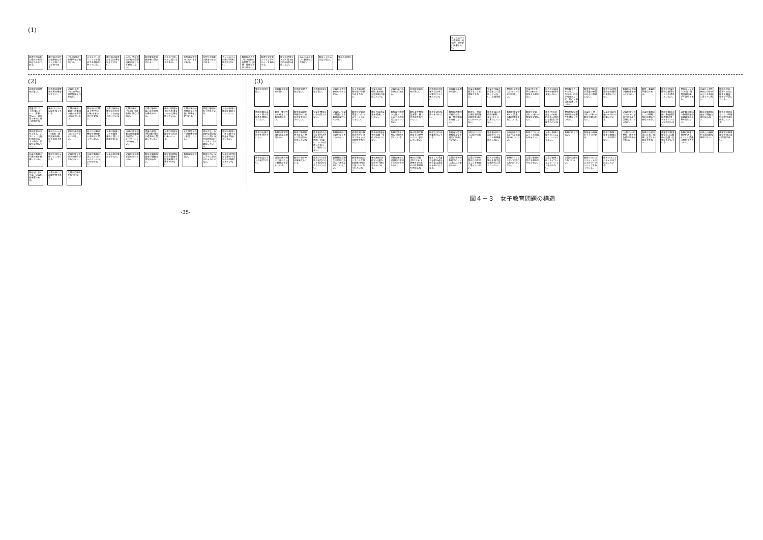(1)
コミュニティが経済的・社会的・文化的に発展しない。
若者が作為的に操作される存在のままである。
農村部の女性が指導的なポストに就くことが稀である。
(特に女性の)非識字者が増加する。
人々はリーダーシップを育成する機会を失っている。
農村部の若者が生活水準を向上できない。
人々、特に女性が社会経済活動にほとんど参加しない。
就労機会が単純労働に限定される。
人々の生産レベルは低いままである。
女性は自信が持てないままである。
女性が社会的少数者のままである。
コミュニティの親が子供に期待できない。
農村部の人々(特に女性)が低学歴で、知識・技術が十分ではない。
若者が文化的アイデンティティーを喪失する。
教育のプロセスが人間の総合的発達を達成しない。
低レベルにおいて教育の質が低い。
教育システムの質が低い。
学校の効率が低い。
(2)
初等教育就学率が低い。
初等教育就学率の男女格差が大きい。
父母が子供(特に女子)の就学登録を行わない。
児童(特に女子)が働いていて、家事・手伝い、育児等で学校に行く時間がない。
子供が大人の役割を担っている。
父母が子供に教育への参加の機会を平等に与えていない。
農村部の父母は子供(特に女子)を学校に行かせない。
父母が子供を学校に行かせることを有益と思っていない。
父母が子供(特に女子)の教育に関心がない。
父母が子供に自分達の仕事を手伝わせる。
子供が家庭外で収入を得るための仕事を持っている。
父母が学校の時間に女子児童に家事をさせている。
家庭が子供を多く抱えている。
女性の教育の価値が認められていない。
学校教育カリキュラム、シラバス、内容が地域のニーズ・関心・価値を反映していない。
学校カレンダー(年間・週間授業計画)が不適切である。
学校が子供達にとってアクセスが難しい。
何人かの親は学校を魅力的な場所だと思っていない。
父母が教員としての職務・権利に関して無知である。
地域の教育活動に各組織関係者間のコーディネーションが存在しない。
児童の家庭(特に農村部)が経済的に困窮している。
父母が家庭を維持するために働いている。
文化慣習が女子の就学登録に影響している。
青年女性、伝統的役割分担などに関する社会的なステレオタイプが継続している。
地域の教育ニーズに関する調査を実施していない。
父母が教員より農作業を重視している。
学校が家から遠いところにある。
父母が教育を受ける機会が今も少ない。
父母が教員とほとんどコミュニケーションを持たない。
父母の就労機会が少ない。
父母が文化的影響を受けている。
教育省調査担当者が調査方法を知らない。
国が教育開発の教育調査や監督業務に予算を付けない。
教員は住居が遠い。
教員がコミュニティに受け入れられていない。
父母が専門的な仕事をするための準備ができていない。
農村部においては、父母が低学歴である。
父母の多くが非識字者である。
父母が意識化されていない。
(3)
学校の効率が低い。
初等教育中退率が高い。
初等教育修了率が低い。
初等教育留年率が高い。
父母が子供に学校をやめさせる。
女子児童は勉強を続ける気があまりない。
児童の家庭(特に農村部)が経済的に困窮している。
父母が遅れた子供に幻滅する。
初等教育留年率が高い。
初等教育の就学人口の多くが学校でよく学んでいない。
初等教育出席率が低い。
児童は教員が教えることを理解できない。
児童が授業の内容をよく理解していない。言語障壁
学校が子供達にとってアクセスが難しい。
児童(特に女子)に学校で勉強する気がない。
何人かの親は子供の教育を支援しない。
学校教育カリキュラム、シラバス、内容が地域のニーズ・関心・価値を反映していない。
教授プロセスが児童の学習の向上に貢献しない。
教員が二言語教授法を適切に使用していない。
教員が二言語の教科書を使っていない。
教材・教具が不適切である。
教員が児童に適切な教育サービスを提供していない。
学校カレンダー(年間・週間授業計画)が不適切である。
父母が子供を学校に行かせることを有益と思っていない。
地域の社会・経済・文化に関する調査・報告が不足している。
地域の教育ニーズに関する調査を実施していない。
教授・学習方法を規定した教授法がない。
教授法自体が不適切で、学習の質を向上させない。
児童が学校にいる時間が少ない。
父母が、児童の母語による教育に反対している。
教員が児童の母語でコミュニケーションできない。
本が児童の母語を配慮していない。
教科書や教材の内容がコミュニティの現実に合っていない。
教科書が参加型学習に基づき作成されていない。
教員が適切な教材を作れない。
農村部の学校が適切な教具・学習機器を支援しない。
教員が、特に女子教育関連の教材をほとんど持っていない。
教員が自分の役割(義務・責任)を十分に果たしていない。
教員が教室で多くの児童、複数の学年を教えている。
教員が児童(特に女子)の参加を促進しない。
教員(特に初任者)が技術的にも人格的にも適切に訓練されていない。
学校施設が教育学的な必要性を満たしていない。
父母が子供(特に女子)の教育に関心がない。
父母が家庭を維持するために働いている。
父母が教育のプロセスに参加できるよう意識化されていない。
父母が教員としての職務・権利に関して無知である。
地域の教育活動に各組織関係者間のコーディネーションが存在しない。
国が教育開発の教育調査や監督業務に予算を付けない。
教育省調査担当者が調査方法を知らない。
教員が現状に合わない不適切な教授法を使用している。
教員が必要な研修を受けていない。
教員が教育評価を適正に使用しない。
教員が教育研修で新しく学んだ教授法を利用していない。
教員研修の内容が現在の各領域(教員、地域、児童)のニーズを反映しておらず、適切ではない。
教員研修向けの適切なテキストがない。
初等教育の教員研修がシステマティックに調整されていない。
教員研修担当者の知識・技能が十分ではない。
教員が変化に対して抵抗を示している。
県の教員が教員自主研修サークルに参加していない。
研修方法が中央集権化している。
教育省が教育課程担当官を適切に訓練していない。
市町村はスペイン語で行われる。
教員養成校が母語のバイリンガル教員養成をしない。
技術委員会が低レベルで組織されていない。
教員がコミュニティの現実を知らない。
父母と教員の間のコミュニケーションが少ない。
教員の給与が低い。
教育省の財政が不十分である。
教員が教職・仕事に無関心で、やる気がない。
(校長による)学校・教員の監督が不十分である。
教員は住居が遠いため、仕事と生活とを両立できない。
視学官や教育技官による教員の監督・指導が不足している。
教員の配置に問題があり、すべての児童に対応できていない。
校長への継続かつ連続的な研修がない。
視学官や教育技官のロジ面の問題が多い。
教育技官に十分な能力がない。
遠隔の農村部にてはこういう教員が不足している。
教育行政が中央集権化している。
教員がその役割や能力に応じて担任を任命されていない。
教員養成が現在の地域社会のニーズを反映していない。
教員養成校のシラバスが事前調査(観察)に基づいて作られていない。
学校施設(改修)に必要な資金の予算が不十分である。
児童は学校に経済的に参加するものを持たない。
学校が児童(特に女子)を通学させるための教育計画を作成しない。
留年した児童や低学年過年の児童は過度な年齢でなくなる。
父母が子供の教育プロセスにほとんど参加しない。
父母が子供を学校に行かせることを有益と思っていない。
何人かの親は学校を魅力的な場所だと思っていない。
教員がコミュニティに受け入れられていない。
父母が教育を受ける機会が今も少ない。
父母が教員とほとんどコミュニケーションを持たない。
父母が意識化されていない。
教員がコミュニティ・レベルでのリーダーシップを失っている。
教員がコミュニティの中で孤立している。
図４－３　女子教育問題の構造
-35-